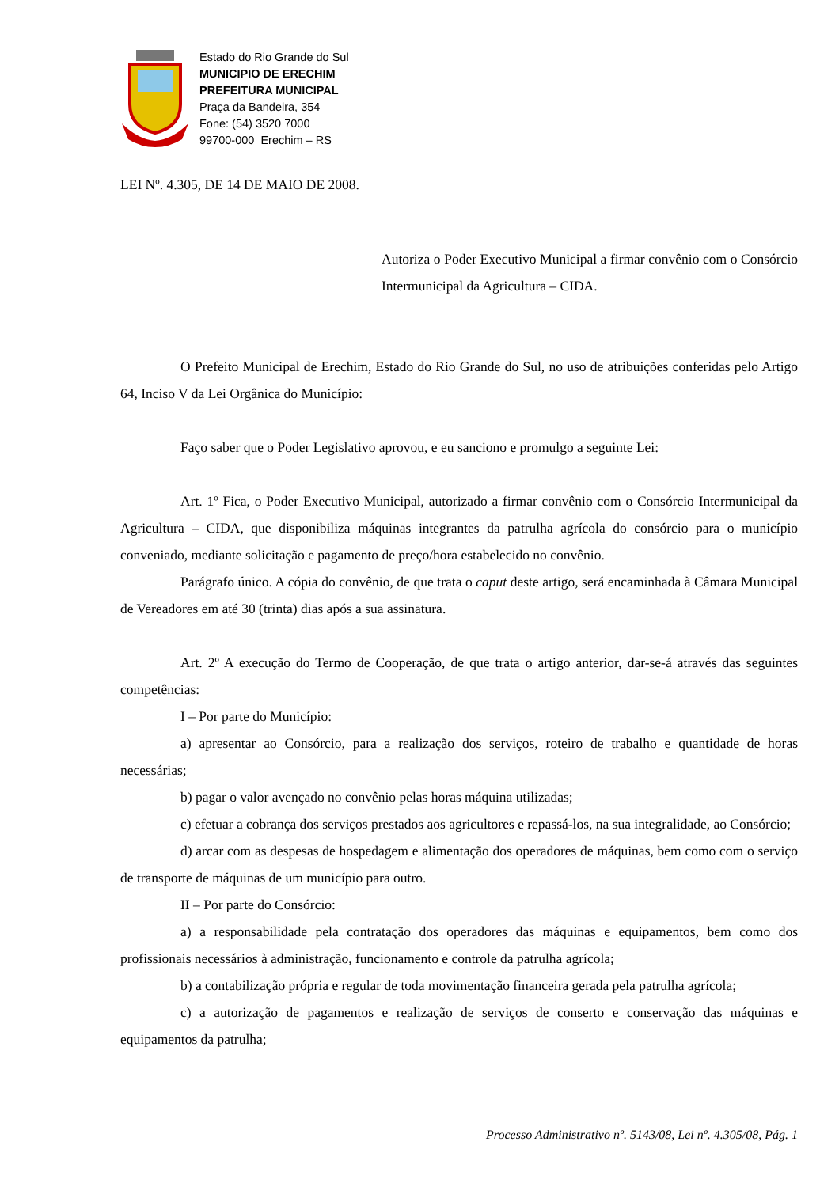Estado do Rio Grande do Sul
MUNICIPIO DE ERECHIM
PREFEITURA MUNICIPAL
Praça da Bandeira, 354
Fone: (54) 3520 7000
99700-000 Erechim – RS
LEI Nº. 4.305, DE 14 DE MAIO DE 2008.
Autoriza o Poder Executivo Municipal a firmar convênio com o Consórcio Intermunicipal da Agricultura – CIDA.
O Prefeito Municipal de Erechim, Estado do Rio Grande do Sul, no uso de atribuições conferidas pelo Artigo 64, Inciso V da Lei Orgânica do Município:
Faço saber que o Poder Legislativo aprovou, e eu sanciono e promulgo a seguinte Lei:
Art. 1º Fica, o Poder Executivo Municipal, autorizado a firmar convênio com o Consórcio Intermunicipal da Agricultura – CIDA, que disponibiliza máquinas integrantes da patrulha agrícola do consórcio para o município conveniado, mediante solicitação e pagamento de preço/hora estabelecido no convênio.
Parágrafo único. A cópia do convênio, de que trata o caput deste artigo, será encaminhada à Câmara Municipal de Vereadores em até 30 (trinta) dias após a sua assinatura.
Art. 2º A execução do Termo de Cooperação, de que trata o artigo anterior, dar-se-á através das seguintes competências:
I – Por parte do Município:
a) apresentar ao Consórcio, para a realização dos serviços, roteiro de trabalho e quantidade de horas necessárias;
b) pagar o valor avençado no convênio pelas horas máquina utilizadas;
c) efetuar a cobrança dos serviços prestados aos agricultores e repassá-los, na sua integralidade, ao Consórcio;
d) arcar com as despesas de hospedagem e alimentação dos operadores de máquinas, bem como com o serviço de transporte de máquinas de um município para outro.
II – Por parte do Consórcio:
a) a responsabilidade pela contratação dos operadores das máquinas e equipamentos, bem como dos profissionais necessários à administração, funcionamento e controle da patrulha agrícola;
b) a contabilização própria e regular de toda movimentação financeira gerada pela patrulha agrícola;
c) a autorização de pagamentos e realização de serviços de conserto e conservação das máquinas e equipamentos da patrulha;
Processo Administrativo nº. 5143/08, Lei nº. 4.305/08, Pág. 1